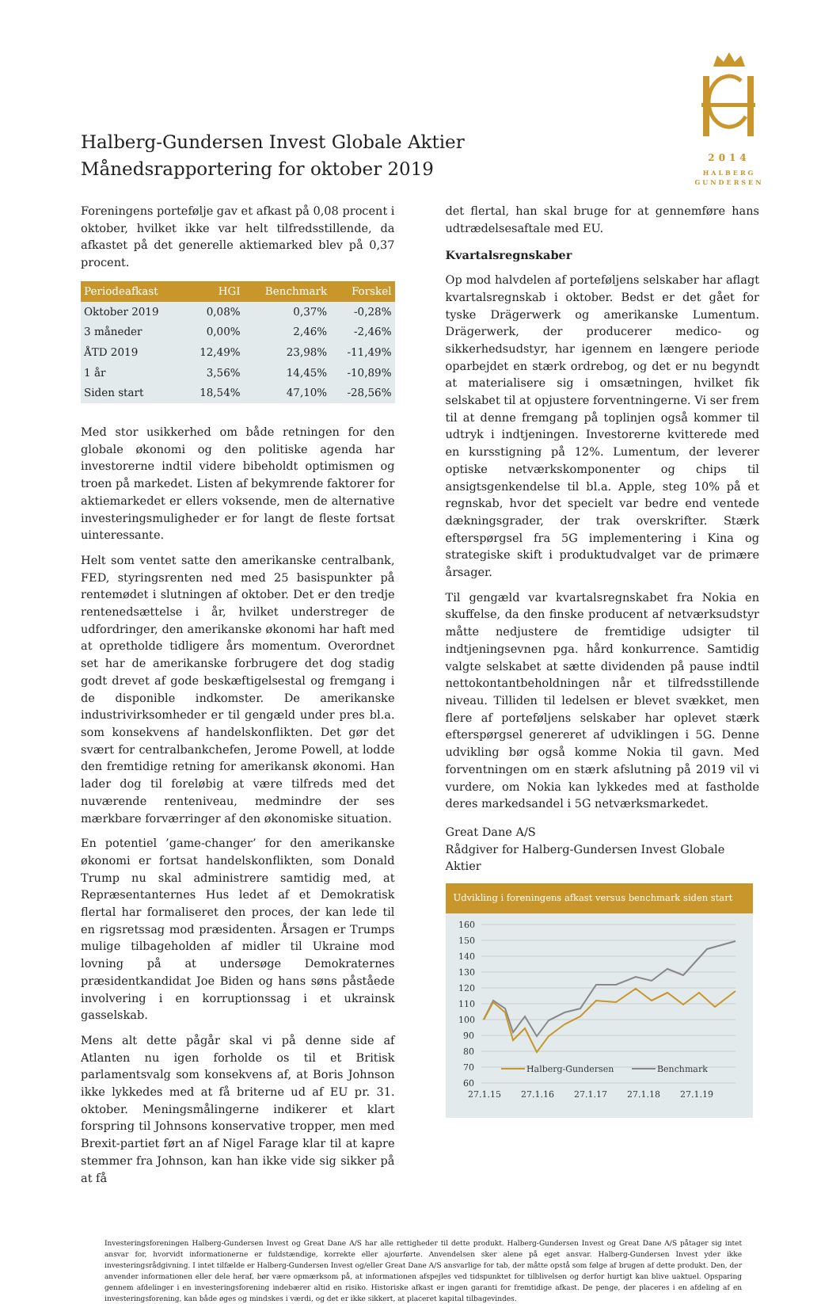Halberg-Gundersen Invest Globale Aktier
Månedsrapportering for oktober 2019
2014
HALBERG
GUNDERSEN
Foreningens portefølje gav et afkast på 0,08 procent i oktober, hvilket ikke var helt tilfredsstillende, da afkastet på det generelle aktiemarked blev på 0,37 procent.
| Periodeafkast | HGI | Benchmark | Forskel |
| --- | --- | --- | --- |
| Oktober 2019 | 0,08% | 0,37% | -0,28% |
| 3 måneder | 0,00% | 2,46% | -2,46% |
| ÅTD 2019 | 12,49% | 23,98% | -11,49% |
| 1 år | 3,56% | 14,45% | -10,89% |
| Siden start | 18,54% | 47,10% | -28,56% |
Med stor usikkerhed om både retningen for den globale økonomi og den politiske agenda har investorerne indtil videre bibeholdt optimismen og troen på markedet. Listen af bekymrende faktorer for aktiemarkedet er ellers voksende, men de alternative investeringsmuligheder er for langt de fleste fortsat uinteressante.
Helt som ventet satte den amerikanske centralbank, FED, styringsrenten ned med 25 basispunkter på rentemødet i slutningen af oktober. Det er den tredje rentenedsættelse i år, hvilket understreger de udfordringer, den amerikanske økonomi har haft med at opretholde tidligere års momentum. Overordnet set har de amerikanske forbrugere det dog stadig godt drevet af gode beskæftigelsestal og fremgang i de disponible indkomster. De amerikanske industrivirksomheder er til gengæld under pres bl.a. som konsekvens af handelskonflikten. Det gør det svært for centralbankchefen, Jerome Powell, at lodde den fremtidige retning for amerikansk økonomi. Han lader dog til foreløbig at være tilfreds med det nuværende renteniveau, medmindre der ses mærkbare forværringer af den økonomiske situation.
En potentiel ’game-changer’ for den amerikanske økonomi er fortsat handelskonflikten, som Donald Trump nu skal administrere samtidig med, at Repræsentanternes Hus ledet af et Demokratisk flertal har formaliseret den proces, der kan lede til en rigsretssag mod præsidenten. Årsagen er Trumps mulige tilbageholden af midler til Ukraine mod lovning på at undersøge Demokraternes præsidentkandidat Joe Biden og hans søns påståede involvering i en korruptionssag i et ukrainsk gasselskab.
Mens alt dette pågår skal vi på denne side af Atlanten nu igen forholde os til et Britisk parlamentsvalg som konsekvens af, at Boris Johnson ikke lykkedes med at få briterne ud af EU pr. 31. oktober. Meningsmålingerne indikerer et klart forspring til Johnsons konservative tropper, men med Brexit-partiet ført an af Nigel Farage klar til at kapre stemmer fra Johnson, kan han ikke vide sig sikker på at få
det flertal, han skal bruge for at gennemføre hans udtrædelsesaftale med EU.
Kvartalsregnskaber
Op mod halvdelen af porteføljens selskaber har aflagt kvartalsregnskab i oktober. Bedst er det gået for tyske Drägerwerk og amerikanske Lumentum. Drägerwerk, der producerer medico- og sikkerhedsudstyr, har igennem en længere periode oparbejdet en stærk ordrebog, og det er nu begyndt at materialisere sig i omsætningen, hvilket fik selskabet til at opjustere forventningerne. Vi ser frem til at denne fremgang på toplinjen også kommer til udtryk i indtjeningen. Investorerne kvitterede med en kursstigning på 12%. Lumentum, der leverer optiske netværkskomponenter og chips til ansigtsgenkendelse til bl.a. Apple, steg 10% på et regnskab, hvor det specielt var bedre end ventede dækningsgrader, der trak overskrifter. Stærk efterspørgsel fra 5G implementering i Kina og strategiske skift i produktudvalget var de primære årsager.
Til gengæld var kvartalsregnskabet fra Nokia en skuffelse, da den finske producent af netværksudstyr måtte nedjustere de fremtidige udsigter til indtjeningsevnen pga. hård konkurrence. Samtidig valgte selskabet at sætte dividenden på pause indtil nettokontantbeholdningen når et tilfredsstillende niveau. Tilliden til ledelsen er blevet svækket, men flere af porteføljens selskaber har oplevet stærk efterspørgsel genereret af udviklingen i 5G. Denne udvikling bør også komme Nokia til gavn. Med forventningen om en stærk afslutning på 2019 vil vi vurdere, om Nokia kan lykkedes med at fastholde deres markedsandel i 5G netværksmarkedet.
Great Dane A/S
Rådgiver for Halberg-Gundersen Invest Globale Aktier
Udvikling i foreningens afkast versus benchmark siden start
160
150
140
130
120
110
100
90
80
70
60
27.1.15
27.1.16
27.1.17
27.1.18
27.1.19
Halberg-Gundersen
Benchmark
Investeringsforeningen Halberg-Gundersen Invest og Great Dane A/S har alle rettigheder til dette produkt. Halberg-Gundersen Invest og Great Dane A/S påtager sig intet ansvar for, hvorvidt informationerne er fuldstændige, korrekte eller ajourførte. Anvendelsen sker alene på eget ansvar. Halberg-Gundersen Invest yder ikke investeringsrådgivning. I intet tilfælde er Halberg-Gundersen Invest og/eller Great Dane A/S ansvarlige for tab, der måtte opstå som følge af brugen af dette produkt. Den, der anvender informationen eller dele heraf, bør være opmærksom på, at informationen afspejles ved tidspunktet for tilblivelsen og derfor hurtigt kan blive uaktuel. Opsparing gennem afdelinger i en investeringsforening indebærer altid en risiko. Historiske afkast er ingen garanti for fremtidige afkast. De penge, der placeres i en afdeling af en investeringsforening, kan både øges og mindskes i værdi, og det er ikke sikkert, at placeret kapital tilbagevindes.